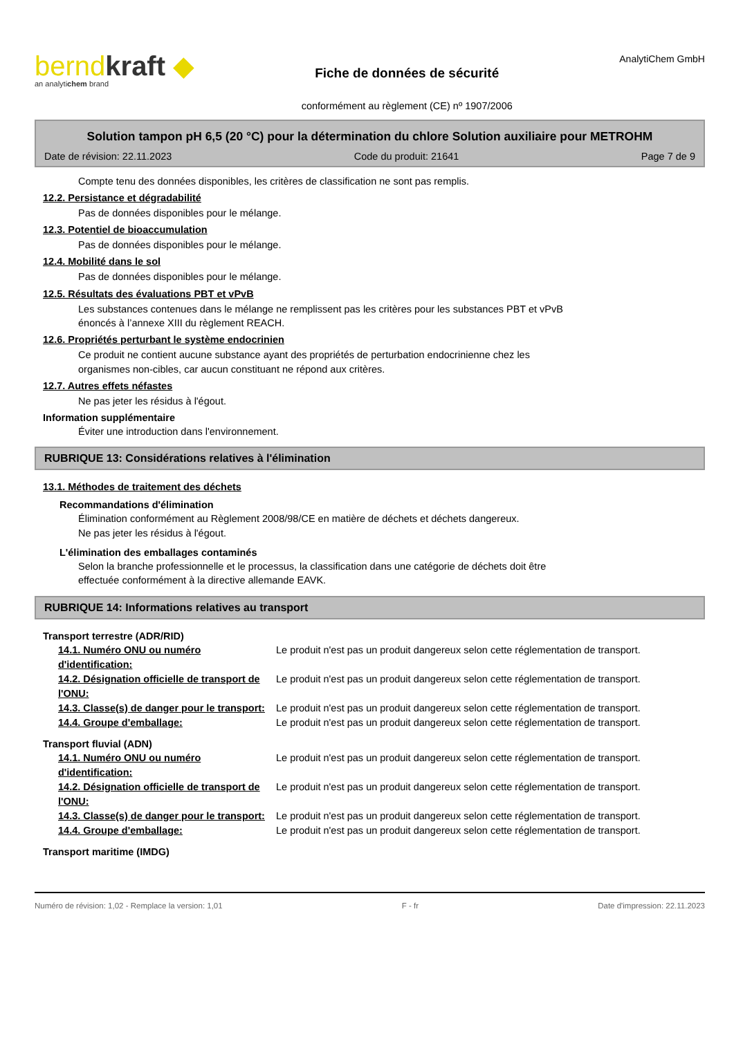berndkraft ◆
an analytichem brand
Fiche de données de sécurité
conformément au règlement (CE) nº 1907/2006
AnalytiChem GmbH
Solution tampon pH 6,5 (20 °C) pour la détermination du chlore Solution auxiliaire pour METROHM
Date de révision: 22.11.2023 Code du produit: 21641 Page 7 de 9
Compte tenu des données disponibles, les critères de classification ne sont pas remplis.
12.2. Persistance et dégradabilité
Pas de données disponibles pour le mélange.
12.3. Potentiel de bioaccumulation
Pas de données disponibles pour le mélange.
12.4. Mobilité dans le sol
Pas de données disponibles pour le mélange.
12.5. Résultats des évaluations PBT et vPvB
Les substances contenues dans le mélange ne remplissent pas les critères pour les substances PBT et vPvB
énoncés à l’annexe XIII du règlement REACH.
12.6. Propriétés perturbant le système endocrinien
Ce produit ne contient aucune substance ayant des propriétés de perturbation endocrinienne chez les
organismes non-cibles, car aucun constituant ne répond aux critères.
12.7. Autres effets néfastes
Ne pas jeter les résidus à l'égout.
Information supplémentaire
Éviter une introduction dans l'environnement.
RUBRIQUE 13: Considérations relatives à l'élimination
13.1. Méthodes de traitement des déchets
Recommandations d'élimination
Élimination conformément au Règlement 2008/98/CE en matière de déchets et déchets dangereux.
Ne pas jeter les résidus à l'égout.
L'élimination des emballages contaminés
Selon la branche professionnelle et le processus, la classification dans une catégorie de déchets doit être
effectuée conformément à la directive allemande EAVK.
RUBRIQUE 14: Informations relatives au transport
Transport terrestre (ADR/RID)
| 14.1. Numéro ONU ou numéro d'identification: | Le produit n'est pas un produit dangereux selon cette réglementation de transport. |
| 14.2. Désignation officielle de transport de l'ONU: | Le produit n'est pas un produit dangereux selon cette réglementation de transport. |
| 14.3. Classe(s) de danger pour le transport: | Le produit n'est pas un produit dangereux selon cette réglementation de transport. |
| 14.4. Groupe d'emballage: | Le produit n'est pas un produit dangereux selon cette réglementation de transport. |
Transport fluvial (ADN)
| 14.1. Numéro ONU ou numéro d'identification: | Le produit n'est pas un produit dangereux selon cette réglementation de transport. |
| 14.2. Désignation officielle de transport de l'ONU: | Le produit n'est pas un produit dangereux selon cette réglementation de transport. |
| 14.3. Classe(s) de danger pour le transport: | Le produit n'est pas un produit dangereux selon cette réglementation de transport. |
| 14.4. Groupe d'emballage: | Le produit n'est pas un produit dangereux selon cette réglementation de transport. |
Transport maritime (IMDG)
Numéro de révision: 1,02 - Remplace la version: 1,01 F - fr Date d'impression: 22.11.2023